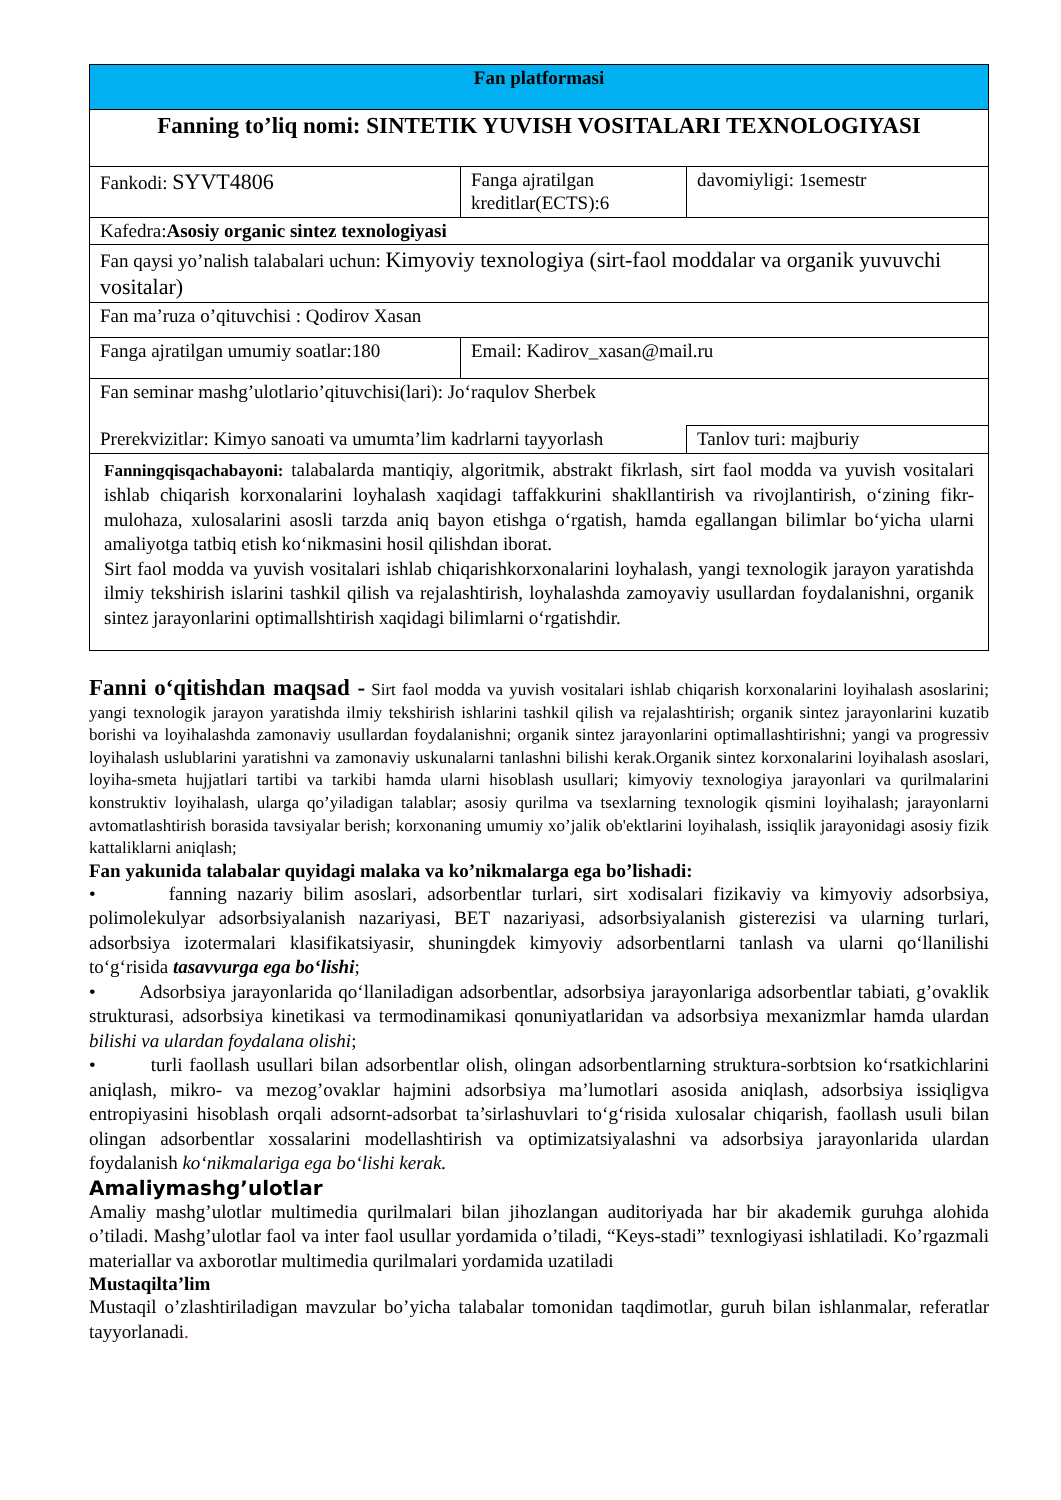| Fan platformasi | | |
| Fanning to’liq nomi: SINTETIK YUVISH VOSITALARI TEXNOLOGIYASI | | |
| Fankodi: SYVT4806 | Fanga ajratilgan kreditlar(ECTS):6 | davomiyligi: 1semestr |
| Kafedra: Asosiy organic sintez texnologiyasi | | |
| Fan qaysi yo’nalish talabalari uchun: Kimyoviy texnologiya (sirt-faol moddalar va organik yuvuvchi vositalar) | | |
| Fan ma’ruza o’qituvchisi : Qodirov Xasan | | |
| Fanga ajratilgan umumiy soatlar:180 | Email: Kadirov_xasan@mail.ru | |
| Fan seminar mashg’ulotlario’qituvchisi(lari): Jo‘raqulov Sherbek | | |
| Prerekvizitlar: Kimyo sanoati va umumta’lim kadrlarni tayyorlash | | Tanlov turi: majburiy |
| Fanningqisqachabayoni: talabalarda mantiqiy, algoritmik, abstrakt fikrlash, sirt faol modda va yuvish vositalari ishlab chiqarish korxonalarini loyhalash xaqidagi taffakkurini shakllantirish va rivojlantirish, o‘zining fikr-mulohaza, xulosalarini asosli tarzda aniq bayon etishga o‘rgatish, hamda egallangan bilimlar bo‘yicha ularni amaliyotga tatbiq etish ko‘nikmasini hosil qilishdan iborat. Sirt faol modda va yuvish vositalari ishlab chiqarishkorxonalarini loyhalash, yangi texnologik jarayon yaratishda ilmiy tekshirish islarini tashkil qilish va rejalashtirish, loyhalashda zamoyaviy usullardan foydalanishni, organik sintez jarayonlarini optimallshtirish xaqidagi bilimlarni o‘rgatishdir. | | |
Fanni o‘qitishdan maqsad - Sirt faol modda va yuvish vositalari ishlab chiqarish korxonalarini loyihalash asoslarini; yangi texnologik jarayon yaratishda ilmiy tekshirish ishlarini tashkil qilish va rejalashtirish; organik sintez jarayonlarini kuzatib borishi va loyihalashda zamonaviy usullardan foydalanishni; organik sintez jarayonlarini optimallashtirishni; yangi va progressiv loyihalash uslublarini yaratishni va zamonaviy uskunalarni tanlashni bilishi kerak.Organik sintez korxonalarini loyihalash asoslari, loyiha-smeta hujjatlari tartibi va tarkibi hamda ularni hisoblash usullari; kimyoviy texnologiya jarayonlari va qurilmalarini konstruktiv loyihalash, ularga qo’yiladigan talablar; asosiy qurilma va tsexlarning texnologik qismini loyihalash; jarayonlarni avtomatlashtirish borasida tavsiyalar berish; korxonaning umumiy xo’jalik ob'ektlarini loyihalash, issiqlik jarayonidagi asosiy fizik kattaliklarni aniqlash;
Fan yakunida talabalar quyidagi malaka va ko’nikmalarga ega bo’lishadi:
• fanning nazariy bilim asoslari, adsorbentlar turlari, sirt xodisalari fizikaviy va kimyoviy adsorbsiya, polimolekulyar adsorbsiyalanish nazariyasi, BET nazariyasi, adsorbsiyalanish gisterezisi va ularning turlari, adsorbsiya izotermalari klasifikatsiyasir, shuningdek kimyoviy adsorbentlarni tanlash va ularni qo‘llanilishi to‘g‘risida tasavvurga ega bo‘lishi;
• Adsorbsiya jarayonlarida qo‘llaniladigan adsorbentlar, adsorbsiya jarayonlariga adsorbentlar tabiati, g’ovaklik strukturasi, adsorbsiya kinetikasi va termodinamikasi qonuniyatlaridan va adsorbsiya mexanizmlar hamda ulardan bilishi va ulardan foydalana olishi;
• turli faollash usullari bilan adsorbentlar olish, olingan adsorbentlarning struktura-sorbtsion ko‘rsatkichlarini aniqlash, mikro- va mezog’ovaklar hajmini adsorbsiya ma’lumotlari asosida aniqlash, adsorbsiya issiqligva entropiyasini hisoblash orqali adsornt-adsorbat ta’sirlashuvlari to‘g‘risida xulosalar chiqarish, faollash usuli bilan olingan adsorbentlar xossalarini modellashtirish va optimizatsiyalashni va adsorbsiya jarayonlarida ulardan foydalanish ko‘nikmalariga ega bo‘lishi kerak.
Amaliymashg’ulotlar
Amaliy mashg’ulotlar multimedia qurilmalari bilan jihozlangan auditoriyada har bir akademik guruhga alohida o’tiladi. Mashg’ulotlar faol va inter faol usullar yordamida o’tiladi, “Keys-stadi” texnlogiyasi ishlatiladi. Ko’rgazmali materiallar va axborotlar multimedia qurilmalari yordamida uzatiladi
Mustaqilta’lim
Mustaqil o’zlashtiriladigan mavzular bo’yicha talabalar tomonidan taqdimotlar, guruh bilan ishlanmalar, referatlar tayyorlanadi.